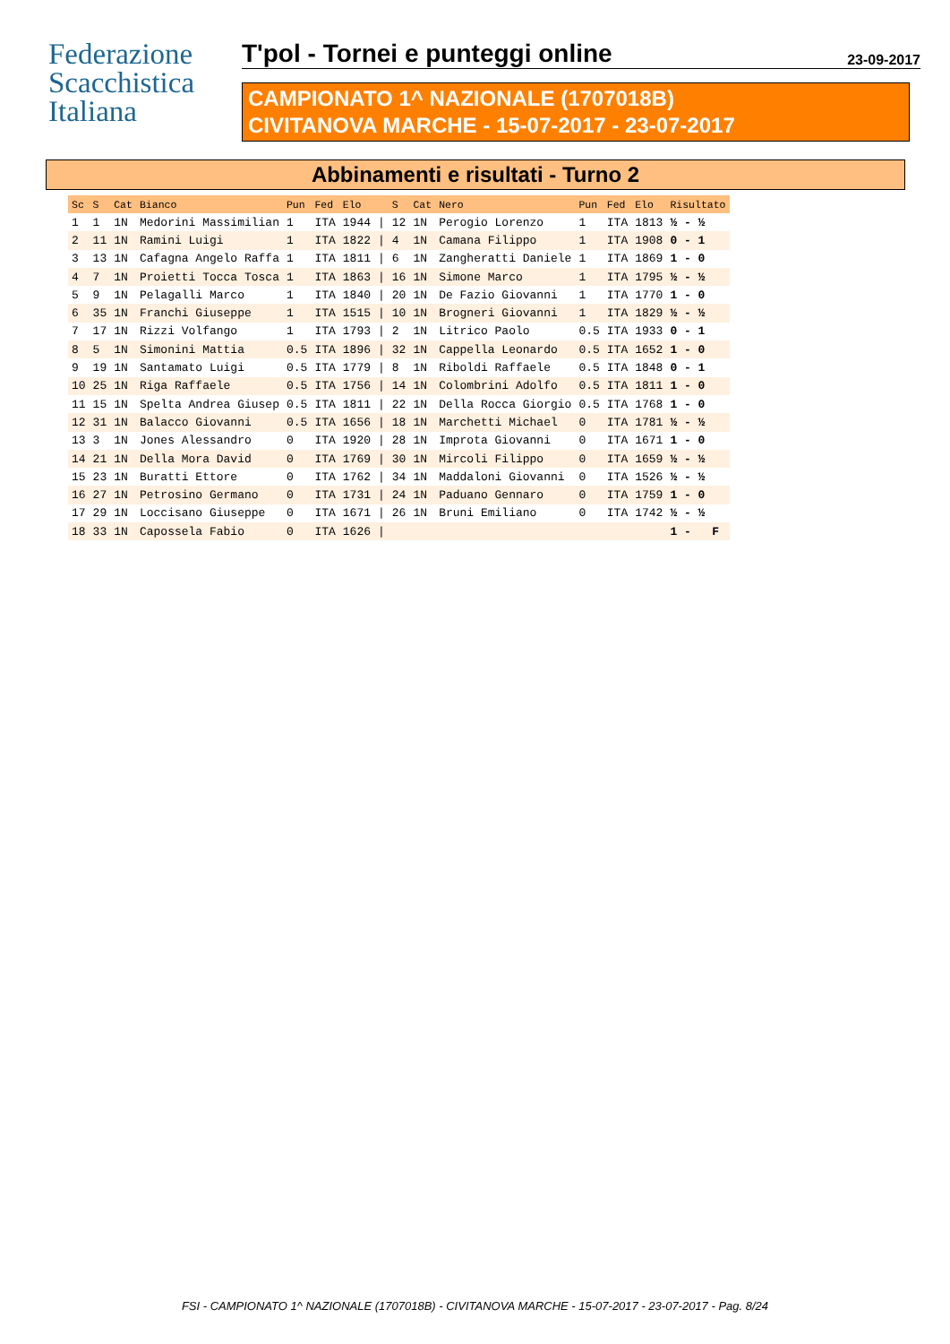Federazione
Scacchistica
Italiana
T'pol - Tornei e punteggi online 23-09-2017
CAMPIONATO 1^ NAZIONALE (1707018B)
CIVITANOVA MARCHE - 15-07-2017 - 23-07-2017
Abbinamenti e risultati - Turno 2
| Sc | S | Cat | Bianco | Pun | Fed | Elo | | S | Cat | Nero | Pun | Fed | Elo | Risultato |
| --- | --- | --- | --- | --- | --- | --- | --- | --- | --- | --- | --- | --- | --- | --- |
| 1 | 1 | 1N | Medorini Massimilian | 1 | ITA | 1944 | / | 12 | 1N | Perogio Lorenzo | 1 | ITA | 1813 | ½ - ½ |
| 2 | 11 | 1N | Ramini Luigi | 1 | ITA | 1822 | / | 4 | 1N | Camana Filippo | 1 | ITA | 1908 | 0 - 1 |
| 3 | 13 | 1N | Cafagna Angelo Raffa | 1 | ITA | 1811 | / | 6 | 1N | Zangheratti Daniele | 1 | ITA | 1869 | 1 - 0 |
| 4 | 7 | 1N | Proietti Tocca Tosca | 1 | ITA | 1863 | / | 16 | 1N | Simone Marco | 1 | ITA | 1795 | ½ - ½ |
| 5 | 9 | 1N | Pelagalli Marco | 1 | ITA | 1840 | / | 20 | 1N | De Fazio Giovanni | 1 | ITA | 1770 | 1 - 0 |
| 6 | 35 | 1N | Franchi Giuseppe | 1 | ITA | 1515 | / | 10 | 1N | Brogneri Giovanni | 1 | ITA | 1829 | ½ - ½ |
| 7 | 17 | 1N | Rizzi Volfango | 1 | ITA | 1793 | / | 2 | 1N | Litrico Paolo | 0.5 | ITA | 1933 | 0 - 1 |
| 8 | 5 | 1N | Simonini Mattia | 0.5 | ITA | 1896 | / | 32 | 1N | Cappella Leonardo | 0.5 | ITA | 1652 | 1 - 0 |
| 9 | 19 | 1N | Santamato Luigi | 0.5 | ITA | 1779 | / | 8 | 1N | Riboldi Raffaele | 0.5 | ITA | 1848 | 0 - 1 |
| 10 | 25 | 1N | Riga Raffaele | 0.5 | ITA | 1756 | / | 14 | 1N | Colombrini Adolfo | 0.5 | ITA | 1811 | 1 - 0 |
| 11 | 15 | 1N | Spelta Andrea Giusep | 0.5 | ITA | 1811 | / | 22 | 1N | Della Rocca Giorgio | 0.5 | ITA | 1768 | 1 - 0 |
| 12 | 31 | 1N | Balacco Giovanni | 0.5 | ITA | 1656 | / | 18 | 1N | Marchetti Michael | 0 | ITA | 1781 | ½ - ½ |
| 13 | 3 | 1N | Jones Alessandro | 0 | ITA | 1920 | / | 28 | 1N | Improta Giovanni | 0 | ITA | 1671 | 1 - 0 |
| 14 | 21 | 1N | Della Mora David | 0 | ITA | 1769 | / | 30 | 1N | Mircoli Filippo | 0 | ITA | 1659 | ½ - ½ |
| 15 | 23 | 1N | Buratti Ettore | 0 | ITA | 1762 | / | 34 | 1N | Maddaloni Giovanni | 0 | ITA | 1526 | ½ - ½ |
| 16 | 27 | 1N | Petrosino Germano | 0 | ITA | 1731 | / | 24 | 1N | Paduano Gennaro | 0 | ITA | 1759 | 1 - 0 |
| 17 | 29 | 1N | Loccisano Giuseppe | 0 | ITA | 1671 | / | 26 | 1N | Bruni Emiliano | 0 | ITA | 1742 | ½ - ½ |
| 18 | 33 | 1N | Capossela Fabio | 0 | ITA | 1626 | / | | | | | | | 1 - F |
FSI - CAMPIONATO 1^ NAZIONALE (1707018B) - CIVITANOVA MARCHE - 15-07-2017 - 23-07-2017 - Pag. 8/24